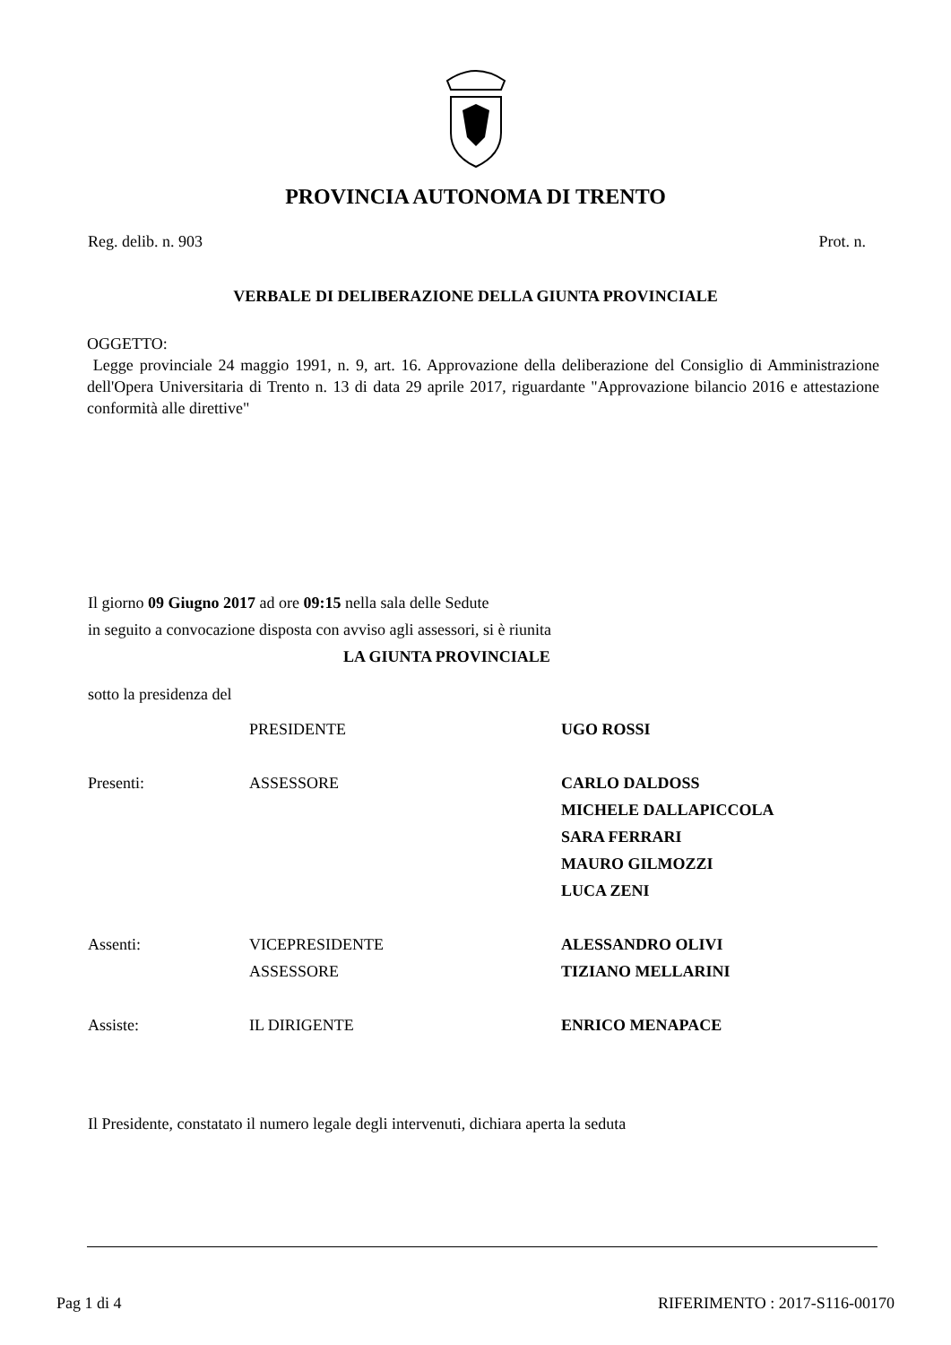PROVINCIA AUTONOMA DI TRENTO
Reg. delib. n. 903 Prot. n.
VERBALE DI DELIBERAZIONE DELLA GIUNTA PROVINCIALE
OGGETTO:
Legge provinciale 24 maggio 1991, n. 9, art. 16. Approvazione della deliberazione del Consiglio di Amministrazione dell'Opera Universitaria di Trento n. 13 di data 29 aprile 2017, riguardante "Approvazione bilancio 2016 e attestazione conformità alle direttive"
Il giorno 09 Giugno 2017 ad ore 09:15 nella sala delle Sedute
in seguito a convocazione disposta con avviso agli assessori, si è riunita
LA GIUNTA PROVINCIALE
sotto la presidenza del
| | PRESIDENTE | UGO ROSSI |
| Presenti: | ASSESSORE | CARLO DALDOSS |
| | | MICHELE DALLAPICCOLA |
| | | SARA FERRARI |
| | | MAURO GILMOZZI |
| | | LUCA ZENI |
| Assenti: | VICEPRESIDENTE | ALESSANDRO OLIVI |
| | ASSESSORE | TIZIANO MELLARINI |
| Assiste: | IL DIRIGENTE | ENRICO MENAPACE |
Il Presidente, constatato il numero legale degli intervenuti, dichiara aperta la seduta
Pag 1 di 4 RIFERIMENTO : 2017-S116-00170